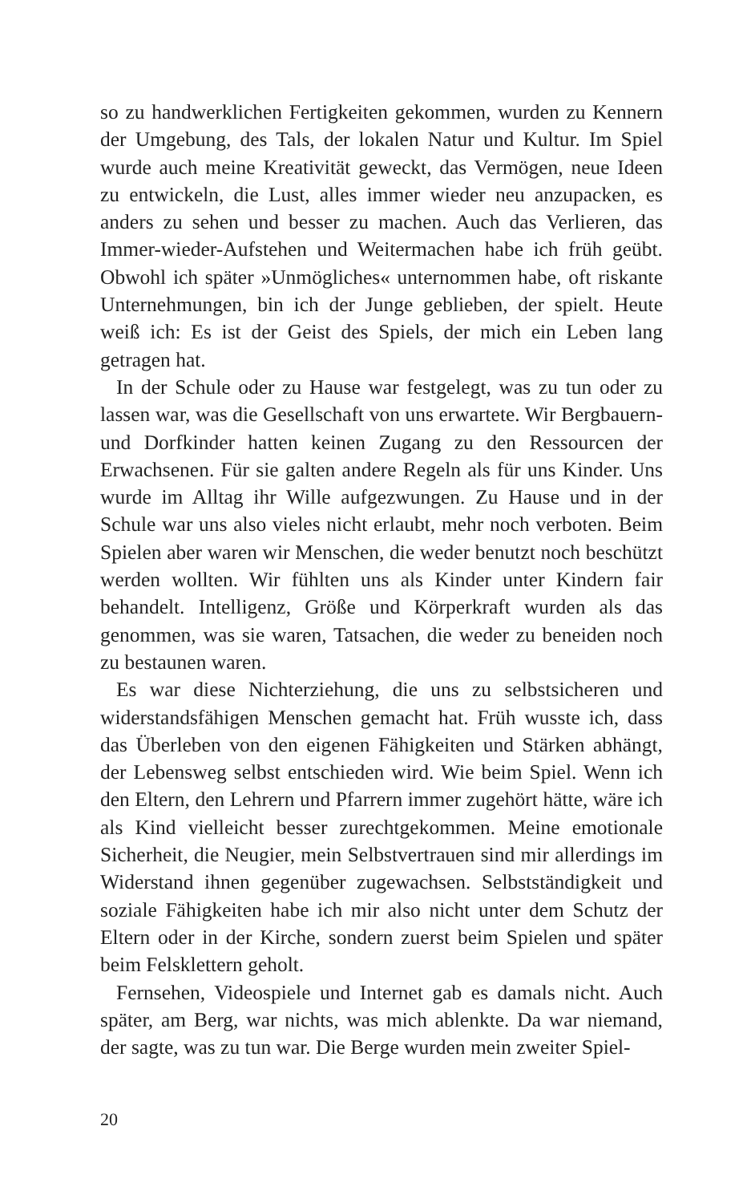so zu handwerklichen Fertigkeiten gekommen, wurden zu Ken­nern der Umgebung, des Tals, der lokalen Natur und Kultur. Im Spiel wurde auch meine Kreativität geweckt, das Vermögen, neue Ideen zu entwickeln, die Lust, alles immer wieder neu anzupacken, es anders zu sehen und besser zu machen. Auch das Verlieren, das Immer-wieder-Aufstehen und Weitermachen habe ich früh geübt. Obwohl ich später »Unmögliches« unter­nommen habe, oft riskante Unternehmungen, bin ich der Junge geblieben, der spielt. Heute weiß ich: Es ist der Geist des Spiels, der mich ein Leben lang getragen hat.
In der Schule oder zu Hause war festgelegt, was zu tun oder zu lassen war, was die Gesellschaft von uns erwartete. Wir Berg­bauern- und Dorfkinder hatten keinen Zugang zu den Ressour­cen der Erwachsenen. Für sie galten andere Regeln als für uns Kinder. Uns wurde im Alltag ihr Wille aufgezwungen. Zu Hause und in der Schule war uns also vieles nicht erlaubt, mehr noch verboten. Beim Spielen aber waren wir Menschen, die weder benutzt noch beschützt werden wollten. Wir fühlten uns als Kin­der unter Kindern fair behandelt. Intelligenz, Größe und Kör­perkraft wurden als das genommen, was sie waren, Tatsachen, die weder zu beneiden noch zu bestaunen waren.
Es war diese Nichterziehung, die uns zu selbstsicheren und widerstandsfähigen Menschen gemacht hat. Früh wusste ich, dass das Überleben von den eigenen Fähigkeiten und Stärken ab­hängt, der Lebensweg selbst entschieden wird. Wie beim Spiel. Wenn ich den Eltern, den Lehrern und Pfarrern immer zugehört hätte, wäre ich als Kind vielleicht besser zurechtgekommen. Meine emotionale Sicherheit, die Neugier, mein Selbstver­trauen sind mir allerdings im Widerstand ihnen gegenüber zu­gewachsen. Selbstständigkeit und soziale Fähigkeiten habe ich mir also nicht unter dem Schutz der Eltern oder in der Kirche, sondern zuerst beim Spielen und später beim Felsklettern geholt.
Fernsehen, Videospiele und Internet gab es damals nicht. Auch später, am Berg, war nichts, was mich ablenkte. Da war niemand, der sagte, was zu tun war. Die Berge wurden mein zweiter Spiel-
20